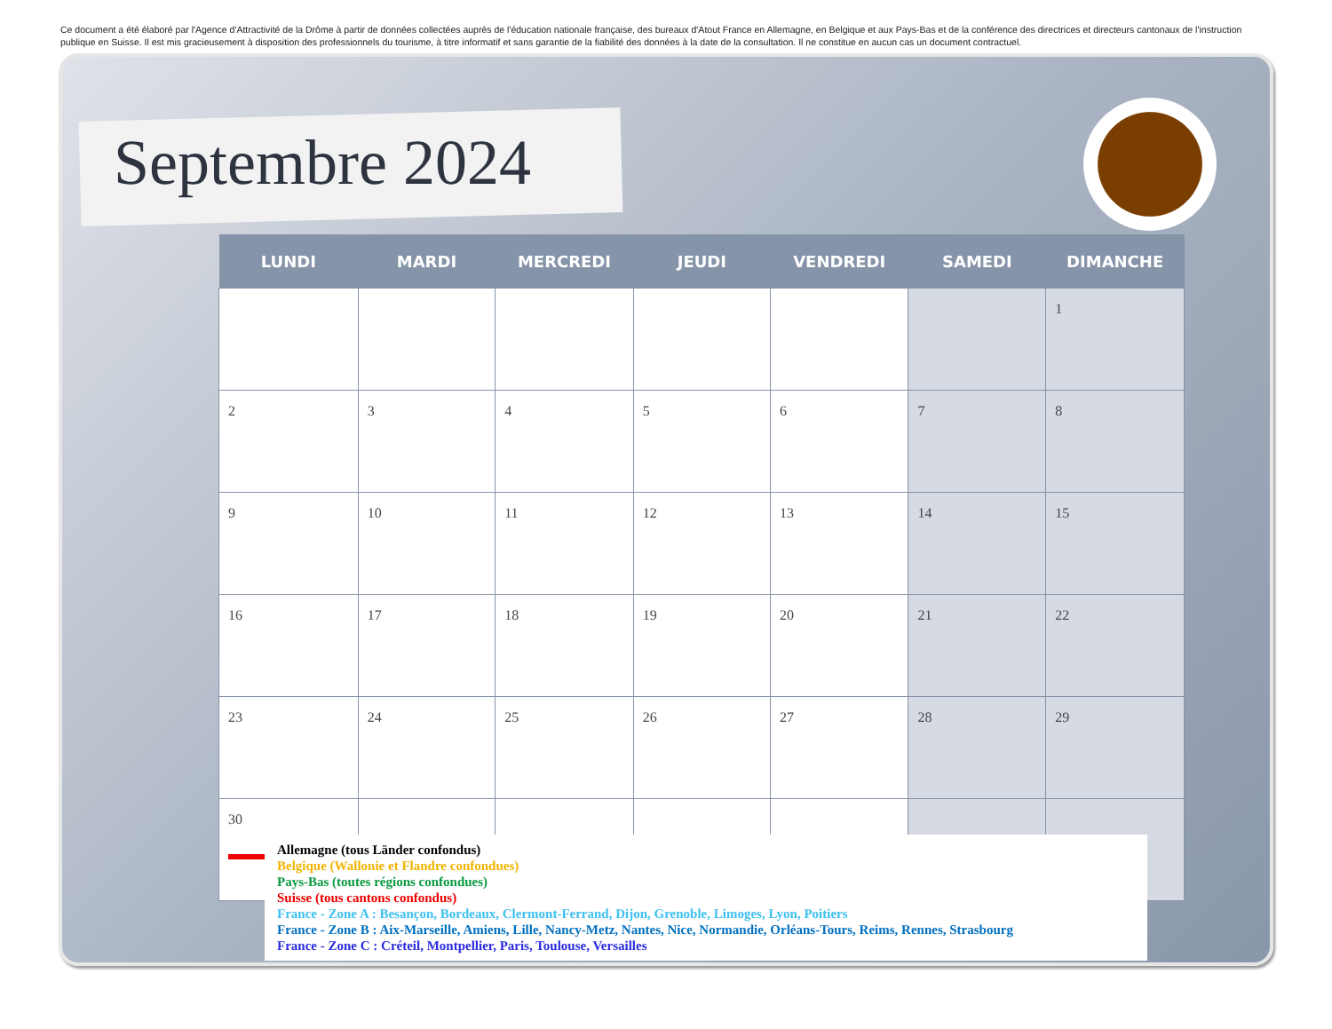Ce document a été élaboré par l'Agence d'Attractivité de la Drôme à partir de données collectées auprès de l'éducation nationale française, des bureaux d'Atout France en Allemagne, en Belgique et aux Pays-Bas et de la conférence des directrices et directeurs cantonaux de l'instruction publique en Suisse. Il est mis gracieusement à disposition des professionnels du tourisme, à titre informatif et sans garantie de la fiabilité des données à la date de la consultation. Il ne constitue en aucun cas un document contractuel.
Septembre 2024
| LUNDI | MARDI | MERCREDI | JEUDI | VENDREDI | SAMEDI | DIMANCHE |
| --- | --- | --- | --- | --- | --- | --- |
| | | | | | | 1 |
| 2 | 3 | 4 | 5 | 6 | 7 | 8 |
| 9 | 10 | 11 | 12 | 13 | 14 | 15 |
| 16 | 17 | 18 | 19 | 20 | 21 | 22 |
| 23 | 24 | 25 | 26 | 27 | 28 | 29 |
| 30 | | | | | | |
Allemagne (tous Länder confondus)
Belgique (Wallonie et Flandre confondues)
Pays-Bas (toutes régions confondues)
Suisse (tous cantons confondus)
France - Zone A : Besançon, Bordeaux, Clermont-Ferrand, Dijon, Grenoble, Limoges, Lyon, Poitiers
France - Zone B : Aix-Marseille, Amiens, Lille, Nancy-Metz, Nantes, Nice, Normandie, Orléans-Tours, Reims, Rennes, Strasbourg
France - Zone C : Créteil, Montpellier, Paris, Toulouse, Versailles